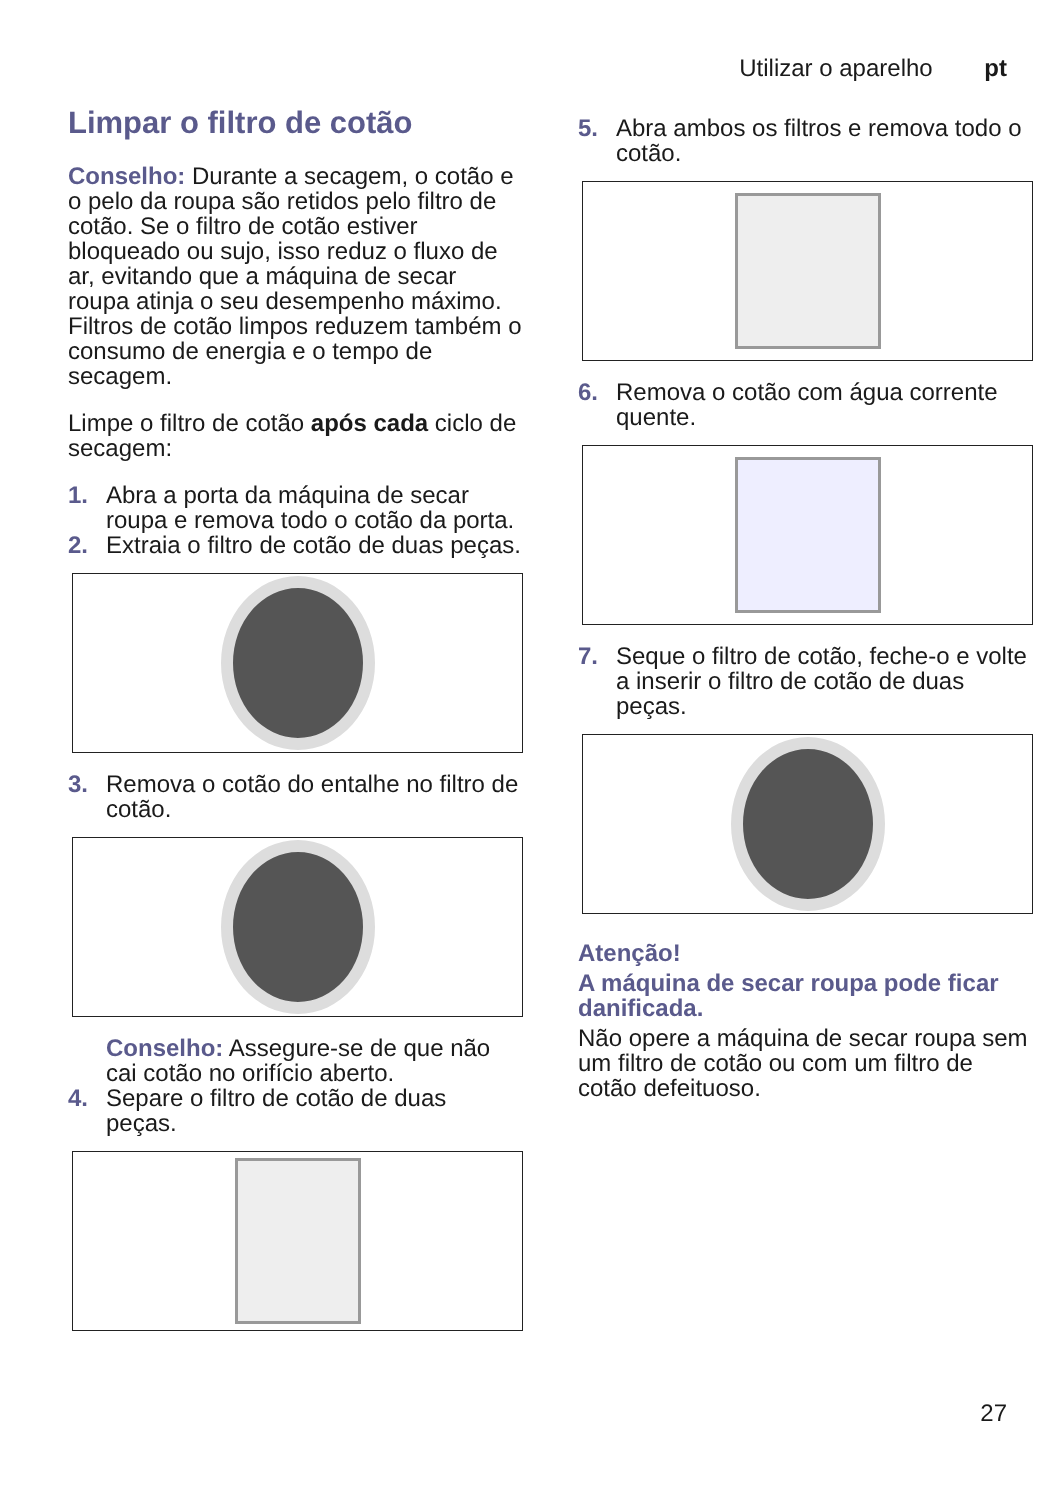Utilizar o aparelho pt
Limpar o filtro de cotão
Conselho: Durante a secagem, o cotão e o pelo da roupa são retidos pelo filtro de cotão. Se o filtro de cotão estiver bloqueado ou sujo, isso reduz o fluxo de ar, evitando que a máquina de secar roupa atinja o seu desempenho máximo. Filtros de cotão limpos reduzem também o consumo de energia e o tempo de secagem.
Limpe o filtro de cotão após cada ciclo de secagem:
1. Abra a porta da máquina de secar roupa e remova todo o cotão da porta.
2. Extraia o filtro de cotão de duas peças.
3. Remova o cotão do entalhe no filtro de cotão.
Conselho: Assegure-se de que não cai cotão no orifício aberto.
4. Separe o filtro de cotão de duas peças.
5. Abra ambos os filtros e remova todo o cotão.
6. Remova o cotão com água corrente quente.
7. Seque o filtro de cotão, feche-o e volte a inserir o filtro de cotão de duas peças.
Atenção!
A máquina de secar roupa pode ficar danificada.
Não opere a máquina de secar roupa sem um filtro de cotão ou com um filtro de cotão defeituoso.
27